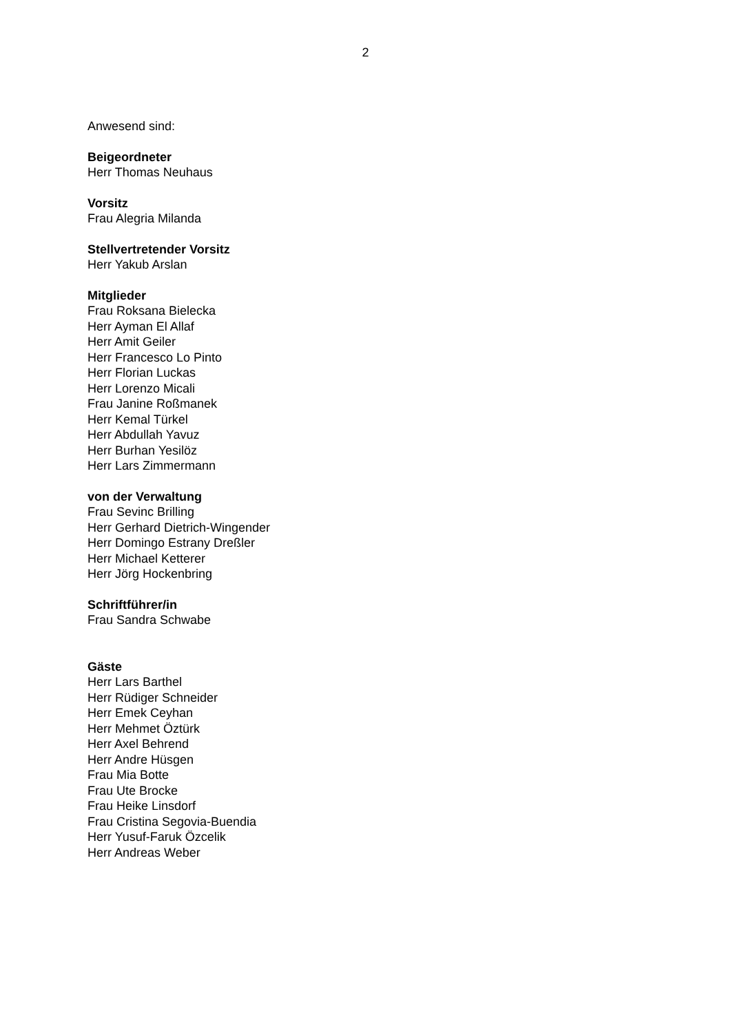2
Anwesend sind:
Beigeordneter
Herr Thomas Neuhaus
Vorsitz
Frau Alegria Milanda
Stellvertretender Vorsitz
Herr Yakub Arslan
Mitglieder
Frau Roksana Bielecka
Herr Ayman El Allaf
Herr Amit Geiler
Herr Francesco Lo Pinto
Herr Florian Luckas
Herr Lorenzo Micali
Frau Janine Roßmanek
Herr Kemal Türkel
Herr Abdullah Yavuz
Herr Burhan Yesilöz
Herr Lars Zimmermann
von der Verwaltung
Frau Sevinc Brilling
Herr Gerhard Dietrich-Wingender
Herr Domingo Estrany Dreßler
Herr Michael Ketterer
Herr Jörg Hockenbring
Schriftführer/in
Frau Sandra Schwabe
Gäste
Herr Lars Barthel
Herr Rüdiger Schneider
Herr Emek Ceyhan
Herr Mehmet Öztürk
Herr Axel Behrend
Herr Andre Hüsgen
Frau Mia Botte
Frau Ute Brocke
Frau Heike Linsdorf
Frau Cristina Segovia-Buendia
Herr Yusuf-Faruk Özcelik
Herr Andreas Weber